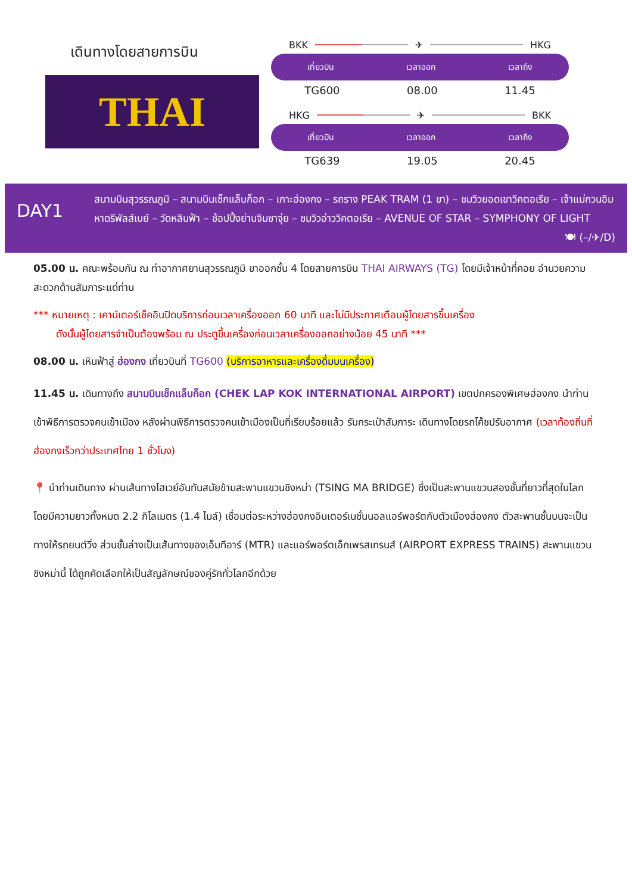เดินทางโดยสายการบิน
THAI
BKK ✈ HKG
เที่ยวบิน เวลาออก เวลาถึง
TG600 08.00 11.45
HKG ✈ BKK
เที่ยวบิน เวลาออก เวลาถึง
TG639 19.05 20.45
DAY1
สนามบินสุวรรณภูมิ – สนามบินเช็กแล็บก็อก – เกาะฮ่องกง – รถราง PEAK TRAM (1 ขา) – ชมวิวยอดเขาวิคตอเรีย – เจ้าแม่กวนอิม หาดรีพัลส์เบย์ – วัดหลินฟ้า – ช้อปปิ้งย่านจิมซาจุ่ย – ชมวิวอ่าววิคตอเรีย – AVENUE OF STAR – SYMPHONY OF LIGHT 🍽 (–/✈/D)
05.00 น. คณะพร้อมกัน ณ ท่าอากาศยานสุวรรณภูมิ ขาออกชั้น 4 โดยสายการบิน THAI AIRWAYS (TG) โดยมีเจ้าหน้าที่คอย อำนวยความสะดวกด้านสัมภาระแด่ท่าน
*** หมายเหตุ : เคาน์เตอร์เช็คอินปิดบริการก่อนเวลาเครื่องออก 60 นาที และไม่มีประกาศเตือนผู้โดยสารขึ้นเครื่อง
ดังนั้นผู้โดยสารจำเป็นต้องพร้อม ณ ประตูขึ้นเครื่องก่อนเวลาเครื่องออกอย่างน้อย 45 นาที ***
08.00 น. เหินฟ้าสู่ ฮ่องกง เที่ยวบินที่ TG600 (บริการอาหารและเครื่องดื่มบนเครื่อง)
11.45 น. เดินทางถึง สนามบินเช็กแล็บก็อก (CHEK LAP KOK INTERNATIONAL AIRPORT) เขตปกครองพิเศษฮ่องกง นำท่านเข้าพิธีการตรวจคนเข้าเมือง หลังผ่านพิธีการตรวจคนเข้าเมืองเป็นที่เรียบร้อยแล้ว รับกระเป๋าสัมภาระ เดินทางโดยรถโค้ชปรับอากาศ (เวลาท้องถิ่นที่ฮ่องกงเร็วกว่าประเทศไทย 1 ชั่วโมง)
📍 นำท่านเดินทาง ผ่านเส้นทางไฮเวย์อันทันสมัยข้ามสะพานแขวนชิงหม่า (TSING MA BRIDGE) ซึ่งเป็นสะพานแขวนสองชั้นที่ยาวที่สุดในโลก โดยมีความยาวทั้งหมด 2.2 กิโลเมตร (1.4 ไมล์) เชื่อมต่อระหว่างฮ่องกงอินเตอร์เนชั่นนอลแอร์พอร์ตกับตัวเมืองฮ่องกง ตัวสะพานชั้นบนจะเป็นทางให้รถยนต์วิ่ง ส่วนชั้นล่างเป็นเส้นทางของเอ็มทีอาร์ (MTR) และแอร์พอร์ตเอ็กเพรสเทรนส์ (AIRPORT EXPRESS TRAINS) สะพานแขวนชิงหม่านี้ ได้ถูกคัดเลือกให้เป็นสัญลักษณ์ของคู่รักทั่วโลกอีกด้วย